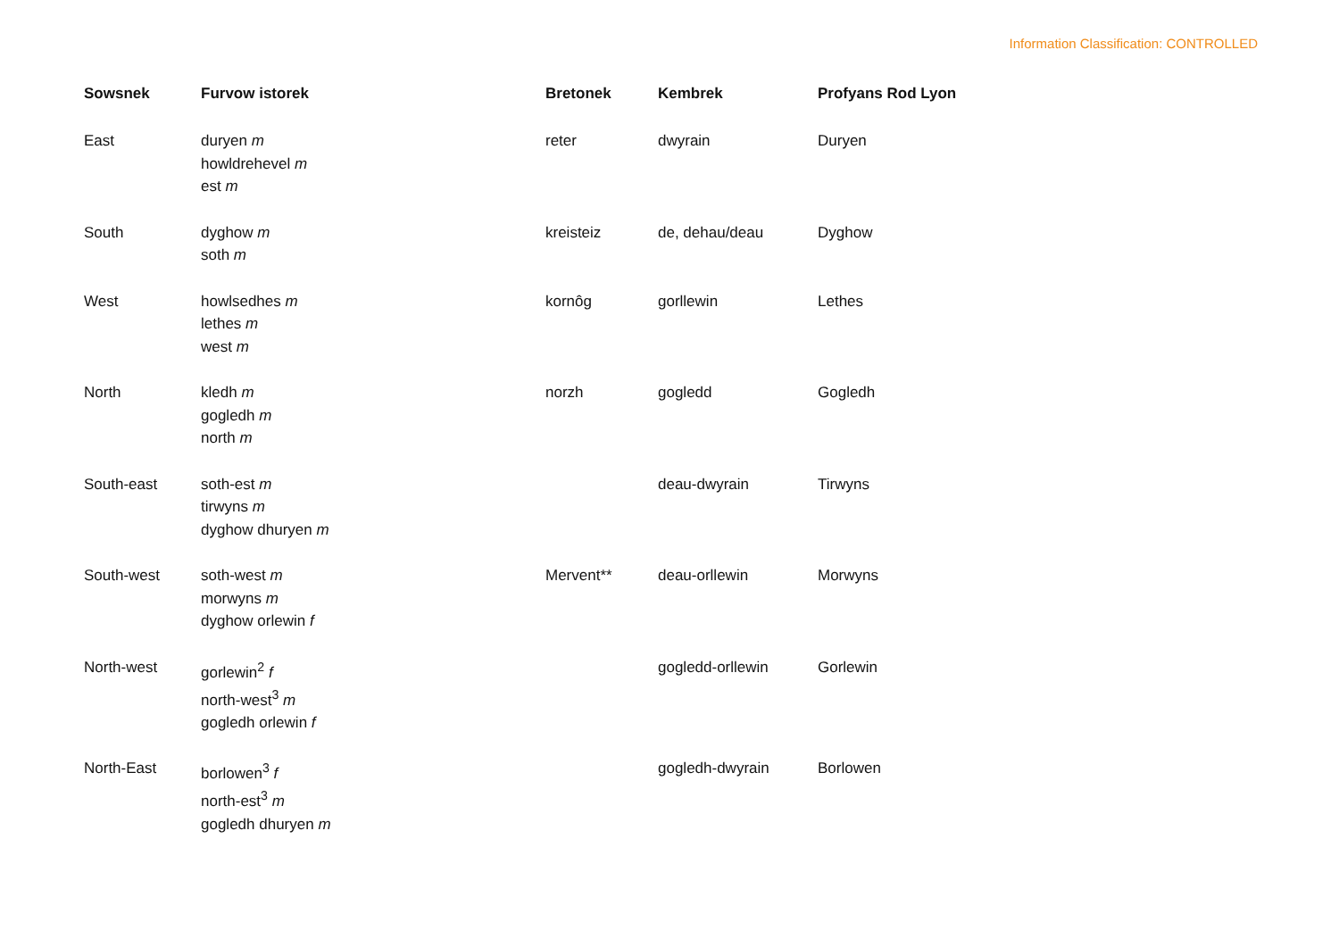Information Classification: CONTROLLED
| Sowsnek | Furvow istorek | Bretonek | Kembrek | Profyans Rod Lyon |
| --- | --- | --- | --- | --- |
| East | duryen m howldrehevel m est m | reter | dwyrain | Duryen |
| South | dyghow m soth m | kreisteiz | de, dehau/deau | Dyghow |
| West | howlsedhes m lethes m west m | kornôg | gorllewin | Lethes |
| North | kledh m gogledh m north m | norzh | gogledd | Gogledh |
| South-east | soth-est m tirwyns m dyghow dhuryen m | | deau-dwyrain | Tirwyns |
| South-west | soth-west m morwyns m dyghow orlewin f | Mervent** | deau-orllewin | Morwyns |
| North-west | gorlewin<sup>2</sup> f north-west<sup>3</sup> m gogledh orlewin f | | gogledd-orllewin | Gorlewin |
| North-East | borlowen<sup>3</sup> f north-est<sup>3</sup> m gogledh dhuryen m | | gogledh-dwyrain | Borlowen |